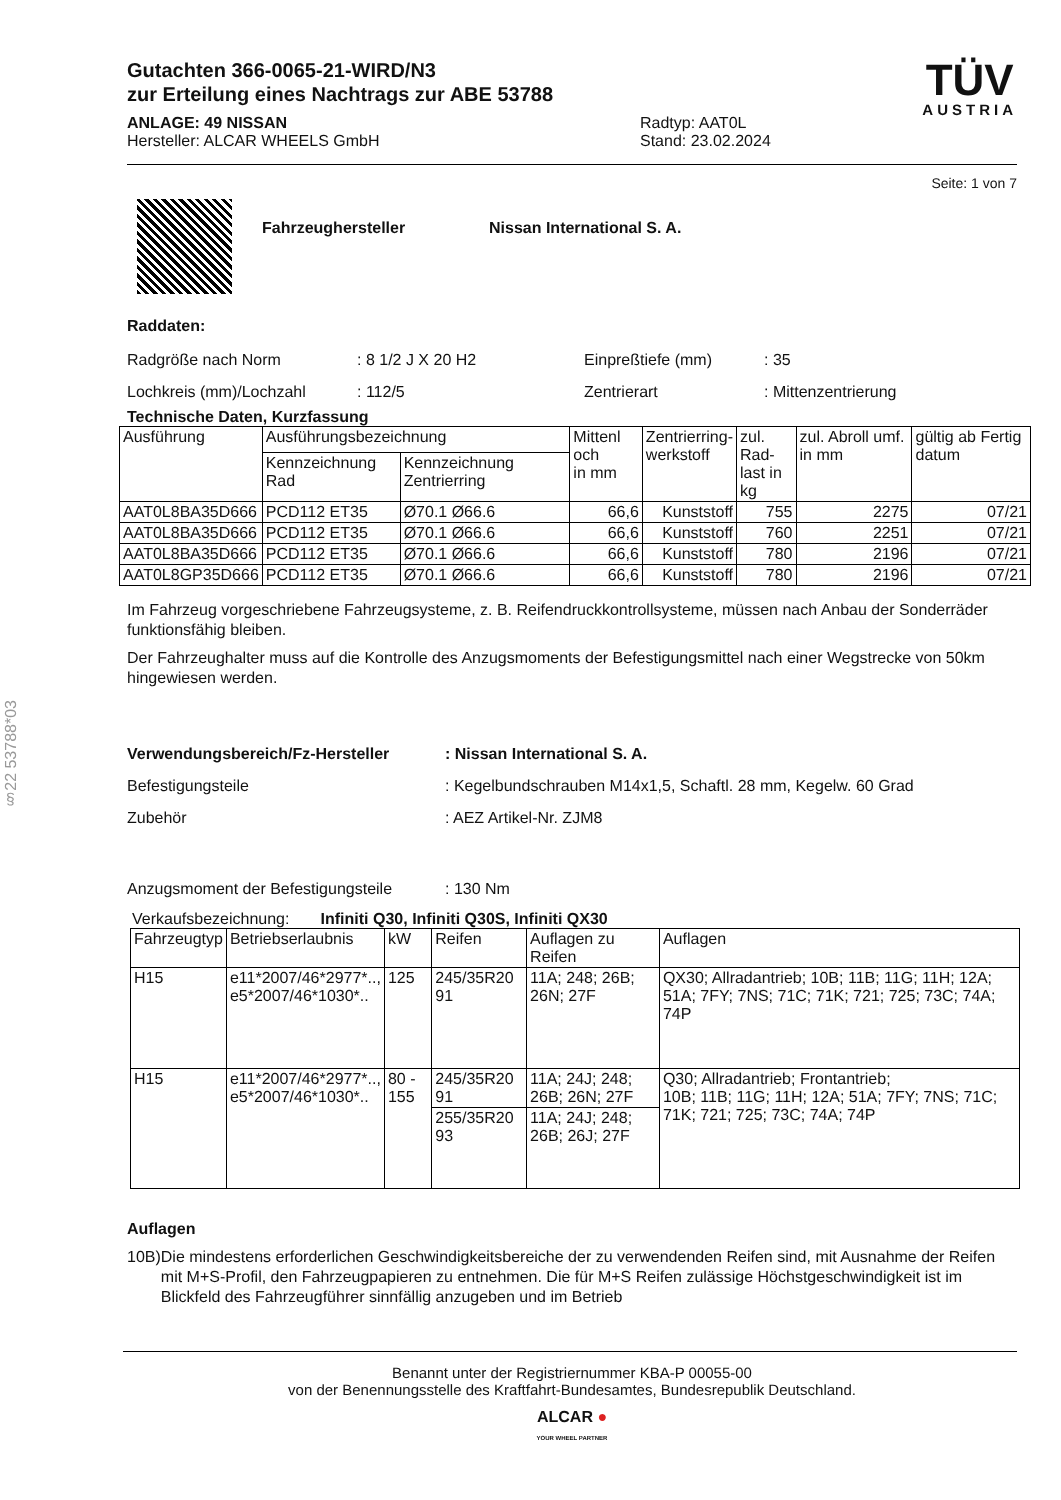§22 53788*03
Gutachten 366-0065-21-WIRD/N3
zur Erteilung eines Nachtrags zur ABE 53788
ANLAGE: 49 NISSAN
Hersteller: ALCAR WHEELS GmbH
Radtyp: AAT0L
Stand: 23.02.2024
TÜV
AUSTRIA
Seite: 1 von 7
Fahrzeughersteller Nissan International S. A.
Raddaten:
Radgröße nach Norm
Lochkreis (mm)/Lochzahl
: 8 1/2 J X 20 H2
: 112/5
Einpreßtiefe (mm)
Zentrierart
: 35
: Mittenzentrierung
Technische Daten, Kurzfassung
| Ausführung | Ausführungsbezeichnung | | Mittenl och in mm | Zentrierring- werkstoff | zul. Rad- last in kg | zul. Abroll umf. in mm | gültig ab Fertig datum |
| --- | --- | --- | --- | --- | --- | --- | --- |
| | Kennzeichnung Rad | Kennzeichnung Zentrierring | | | | | |
| AAT0L8BA35D666 | PCD112 ET35 | Ø70.1 Ø66.6 | 66,6 | Kunststoff | 755 | 2275 | 07/21 |
| AAT0L8BA35D666 | PCD112 ET35 | Ø70.1 Ø66.6 | 66,6 | Kunststoff | 760 | 2251 | 07/21 |
| AAT0L8BA35D666 | PCD112 ET35 | Ø70.1 Ø66.6 | 66,6 | Kunststoff | 780 | 2196 | 07/21 |
| AAT0L8GP35D666 | PCD112 ET35 | Ø70.1 Ø66.6 | 66,6 | Kunststoff | 780 | 2196 | 07/21 |
Im Fahrzeug vorgeschriebene Fahrzeugsysteme, z. B. Reifendruckkontrollsysteme, müssen nach Anbau der Sonderräder funktionsfähig bleiben.
Der Fahrzeughalter muss auf die Kontrolle des Anzugsmoments der Befestigungsmittel nach einer Wegstrecke von 50km hingewiesen werden.
Verwendungsbereich/Fz-Hersteller
Befestigungsteile
Zubehör
: Nissan International S. A.
: Kegelbundschrauben M14x1,5, Schaftl. 28 mm, Kegelw. 60 Grad
: AEZ Artikel-Nr. ZJM8
Anzugsmoment der Befestigungsteile
: 130 Nm
Verkaufsbezeichnung: Infiniti Q30, Infiniti Q30S, Infiniti QX30
| Fahrzeugtyp | Betriebserlaubnis | kW | Reifen | Auflagen zu Reifen | Auflagen |
| --- | --- | --- | --- | --- | --- |
| H15 | e11*2007/46*2977*.., e5*2007/46*1030*.. | 125 | 245/35R20 91 | 11A; 248; 26B; 26N; 27F | QX30; Allradantrieb; 10B; 11B; 11G; 11H; 12A; 51A; 7FY; 7NS; 71C; 71K; 721; 725; 73C; 74A; 74P |
| H15 | e11*2007/46*2977*.., e5*2007/46*1030*.. | 80 - 155 | 245/35R20 91 | 11A; 24J; 248; 26B; 26N; 27F | Q30; Allradantrieb; Frontantrieb; 10B; 11B; 11G; 11H; 12A; 51A; 7FY; 7NS; 71C; 71K; 721; 725; 73C; 74A; 74P |
| | | | 255/35R20 93 | 11A; 24J; 248; 26B; 26J; 27F | |
Auflagen
10B) Die mindestens erforderlichen Geschwindigkeitsbereiche der zu verwendenden Reifen sind, mit Ausnahme der Reifen mit M+S-Profil, den Fahrzeugpapieren zu entnehmen. Die für M+S Reifen zulässige Höchstgeschwindigkeit ist im Blickfeld des Fahrzeugführer sinnfällig anzugeben und im Betrieb
Benannt unter der Registriernummer KBA-P 00055-00
von der Benennungsstelle des Kraftfahrt-Bundesamtes, Bundesrepublik Deutschland.
ALCAR ●
YOUR WHEEL PARTNER